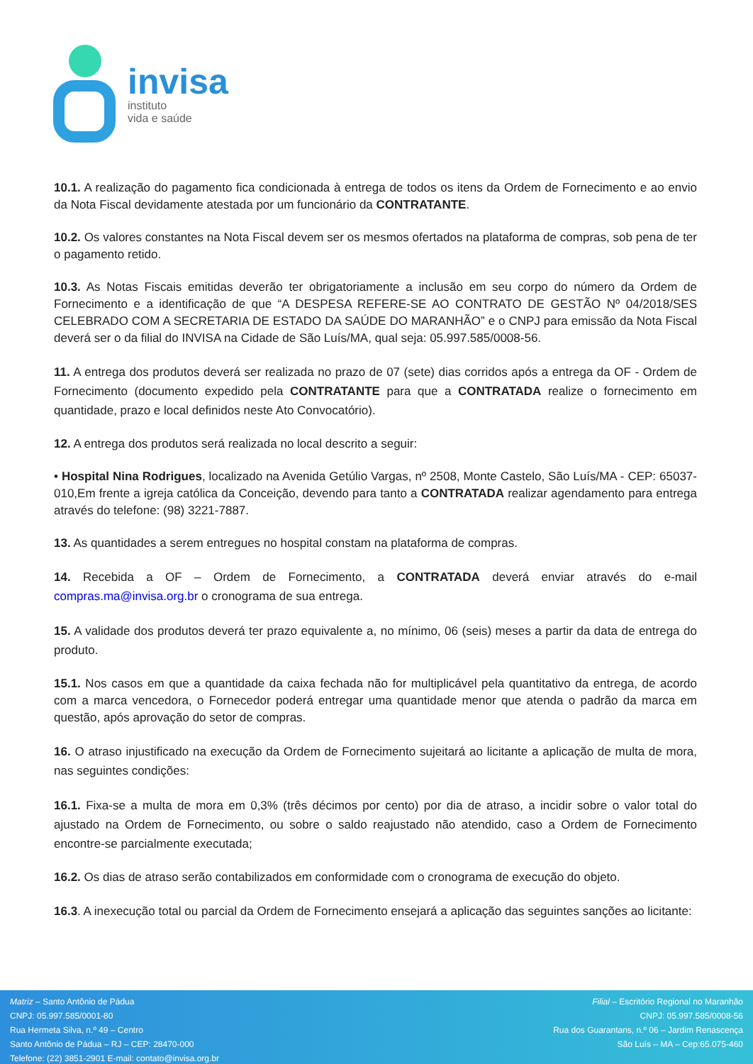invisa
instituto
vida e saúde
10.1. A realização do pagamento fica condicionada à entrega de todos os itens da Ordem de Fornecimento e ao envio da Nota Fiscal devidamente atestada por um funcionário da CONTRATANTE.
10.2. Os valores constantes na Nota Fiscal devem ser os mesmos ofertados na plataforma de compras, sob pena de ter o pagamento retido.
10.3. As Notas Fiscais emitidas deverão ter obrigatoriamente a inclusão em seu corpo do número da Ordem de Fornecimento e a identificação de que “A DESPESA REFERE-SE AO CONTRATO DE GESTÃO Nº 04/2018/SES CELEBRADO COM A SECRETARIA DE ESTADO DA SAÚDE DO MARANHÃO” e o CNPJ para emissão da Nota Fiscal deverá ser o da filial do INVISA na Cidade de São Luís/MA, qual seja: 05.997.585/0008-56.
11. A entrega dos produtos deverá ser realizada no prazo de 07 (sete) dias corridos após a entrega da OF - Ordem de Fornecimento (documento expedido pela CONTRATANTE para que a CONTRATADA realize o fornecimento em quantidade, prazo e local definidos neste Ato Convocatório).
12. A entrega dos produtos será realizada no local descrito a seguir:
• Hospital Nina Rodrigues, localizado na Avenida Getúlio Vargas, nº 2508, Monte Castelo, São Luís/MA - CEP: 65037-010,Em frente a igreja católica da Conceição, devendo para tanto a CONTRATADA realizar agendamento para entrega através do telefone: (98) 3221-7887.
13. As quantidades a serem entregues no hospital constam na plataforma de compras.
14. Recebida a OF – Ordem de Fornecimento, a CONTRATADA deverá enviar através do e-mail compras.ma@invisa.org.br o cronograma de sua entrega.
15. A validade dos produtos deverá ter prazo equivalente a, no mínimo, 06 (seis) meses a partir da data de entrega do produto.
15.1. Nos casos em que a quantidade da caixa fechada não for multiplicável pela quantitativo da entrega, de acordo com a marca vencedora, o Fornecedor poderá entregar uma quantidade menor que atenda o padrão da marca em questão, após aprovação do setor de compras.
16. O atraso injustificado na execução da Ordem de Fornecimento sujeitará ao licitante a aplicação de multa de mora, nas seguintes condições:
16.1. Fixa-se a multa de mora em 0,3% (três décimos por cento) por dia de atraso, a incidir sobre o valor total do ajustado na Ordem de Fornecimento, ou sobre o saldo reajustado não atendido, caso a Ordem de Fornecimento encontre-se parcialmente executada;
16.2. Os dias de atraso serão contabilizados em conformidade com o cronograma de execução do objeto.
16.3. A inexecução total ou parcial da Ordem de Fornecimento ensejará a aplicação das seguintes sanções ao licitante:
Matriz – Santo Antônio de Pádua
CNPJ: 05.997.585/0001-80
Rua Hermeta Silva, n.º 49 – Centro
Santo Antônio de Pádua – RJ – CEP: 28470-000
Telefone: (22) 3851-2901 E-mail: contato@invisa.org.br
Filial – Escritório Regional no Maranhão
CNPJ: 05.997.585/0008-56
Rua dos Guarantans, n.º 06 – Jardim Renascença
São Luís – MA – Cep:65.075-460